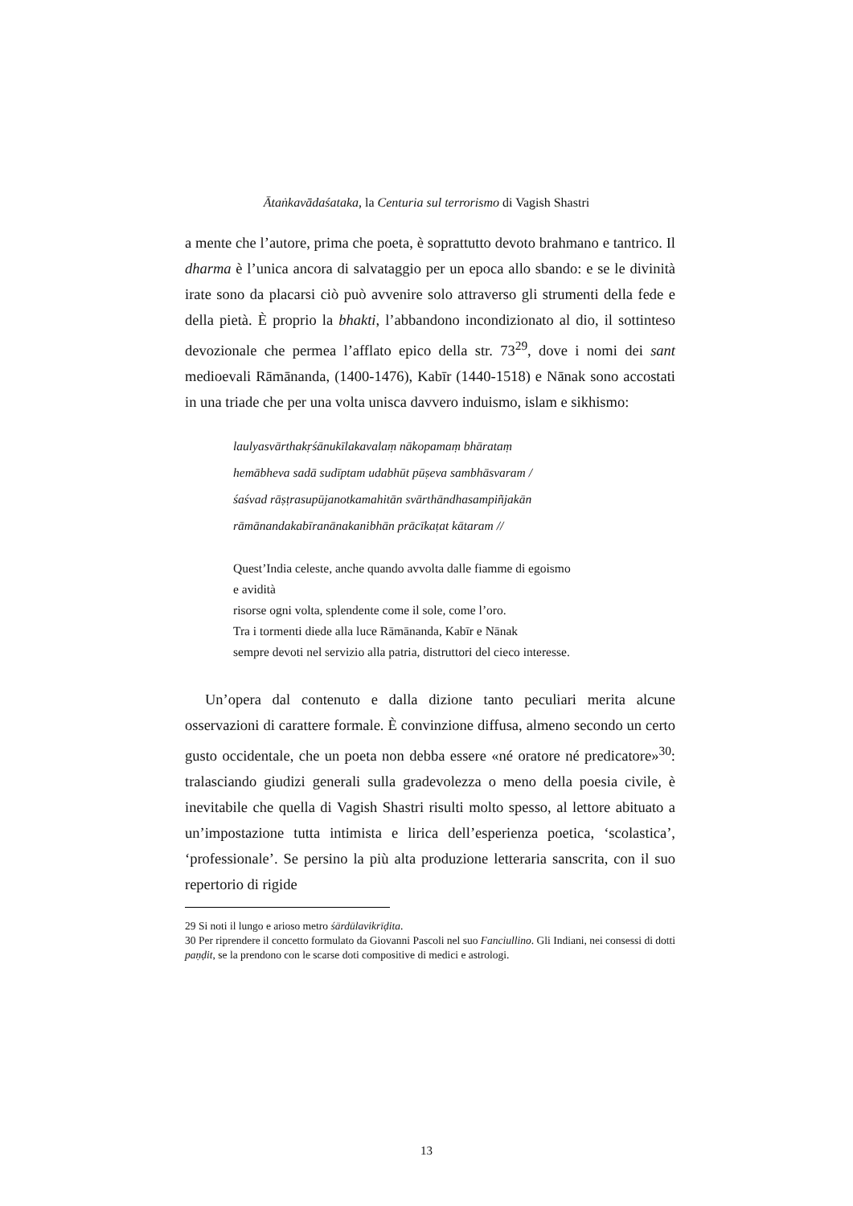Ātaṅkavādaśataka, la Centuria sul terrorismo di Vagish Shastri
a mente che l’autore, prima che poeta, è soprattutto devoto brahmano e tantrico. Il dharma è l’unica ancora di salvataggio per un epoca allo sbando: e se le divinità irate sono da placarsi ciò può avvenire solo attraverso gli strumenti della fede e della pietà. È proprio la bhakti, l’abbandono incondizionato al dio, il sottinteso devozionale che permea l’afflato epico della str. 73<sup>29</sup>, dove i nomi dei sant medioevali Rāmānanda, (1400-1476), Kabīr (1440-1518) e Nānak sono accostati in una triade che per una volta unisca davvero induismo, islam e sikhismo:
laulyasvārthakṛśānukīlakavalaṃ nākopamaṃ bhārataṃ
hemābheva sadā sudīptam udabhūt pūṣeva sambhāsvaram /
śaśvad rāṣṭrasupūjanotkamahitān svārthāndhasampiñjakān
rāmānandakabīranānakanibhān prācīkaṭat kātaram //
Quest’India celeste, anche quando avvolta dalle fiamme di egoismo
e avidità
risorse ogni volta, splendente come il sole, come l’oro.
Tra i tormenti diede alla luce Rāmānanda, Kabīr e Nānak
sempre devoti nel servizio alla patria, distruttori del cieco interesse.
Un’opera dal contenuto e dalla dizione tanto peculiari merita alcune osservazioni di carattere formale. È convinzione diffusa, almeno secondo un certo gusto occidentale, che un poeta non debba essere «né oratore né predicatore»<sup>30</sup>: tralasciando giudizi generali sulla gradevolezza o meno della poesia civile, è inevitabile che quella di Vagish Shastri risulti molto spesso, al lettore abituato a un’impostazione tutta intimista e lirica dell’esperienza poetica, ‘scolastica’, ‘professionale’. Se persino la più alta produzione letteraria sanscrita, con il suo repertorio di rigide
29 Si noti il lungo e arioso metro śārdūlavikrīḍita.
30 Per riprendere il concetto formulato da Giovanni Pascoli nel suo Fanciullino. Gli Indiani, nei consessi di dotti paṇḍit, se la prendono con le scarse doti compositive di medici e astrologi.
13